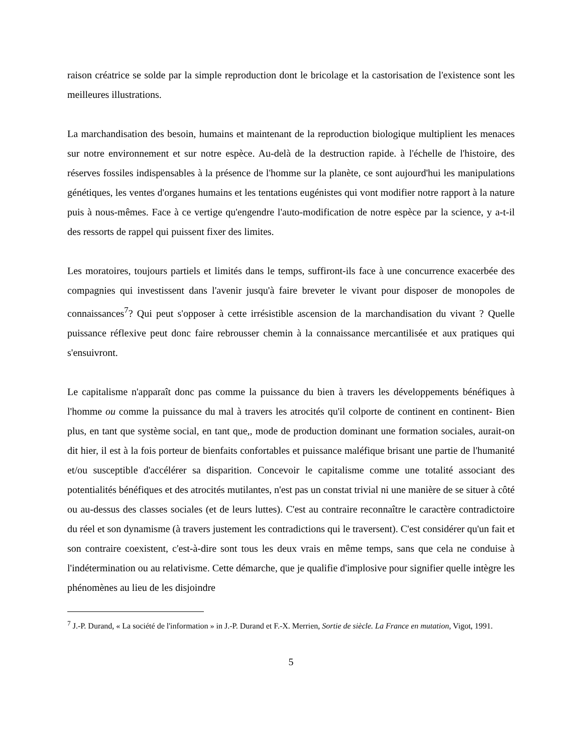raison créatrice se solde par la simple reproduction dont le bricolage et la castorisation de l'existence sont les meilleures illustrations.
La marchandisation des besoin, humains et maintenant de la reproduction biologique multiplient les menaces sur notre environnement et sur notre espèce. Au-delà de la destruction rapide. à l'échelle de l'histoire, des réserves fossiles indispensables à la présence de l'homme sur la planète, ce sont aujourd'hui les manipulations génétiques, les ventes d'organes humains et les tentations eugénistes qui vont modifier notre rapport à la nature puis à nous-mêmes. Face à ce vertige qu'engendre l'auto-modification de notre espèce par la science, y a-t-il des ressorts de rappel qui puissent fixer des limites.
Les moratoires, toujours partiels et limités dans le temps, suffiront-ils face à une concurrence exacerbée des compagnies qui investissent dans l'avenir jusqu'à faire breveter le vivant pour disposer de monopoles de connaissances<sup>7</sup>? Qui peut s'opposer à cette irrésistible ascension de la marchandisation du vivant ? Quelle puissance réflexive peut donc faire rebrousser chemin à la connaissance mercantilisée et aux pratiques qui s'ensuivront.
Le capitalisme n'apparaît donc pas comme la puissance du bien à travers les développements bénéfiques à l'homme ou comme la puissance du mal à travers les atrocités qu'il colporte de continent en continent- Bien plus, en tant que système social, en tant que,, mode de production dominant une formation sociales, aurait-on dit hier, il est à la fois porteur de bienfaits confortables et puissance maléfique brisant une partie de l'humanité et/ou susceptible d'accélérer sa disparition. Concevoir le capitalisme comme une totalité associant des potentialités bénéfiques et des atrocités mutilantes, n'est pas un constat trivial ni une manière de se situer à côté ou au-dessus des classes sociales (et de leurs luttes). C'est au contraire reconnaître le caractère contradictoire du réel et son dynamisme (à travers justement les contradictions qui le traversent). C'est considérer qu'un fait et son contraire coexistent, c'est-à-dire sont tous les deux vrais en même temps, sans que cela ne conduise à l'indétermination ou au relativisme. Cette démarche, que je qualifie d'implosive pour signifier quelle intègre les phénomènes au lieu de les disjoindre
<sup>7</sup> J.-P. Durand, « La société de l'information » in J.-P. Durand et F.-X. Merrien, Sortie de siècle. La France en mutation, Vigot, 1991.
5